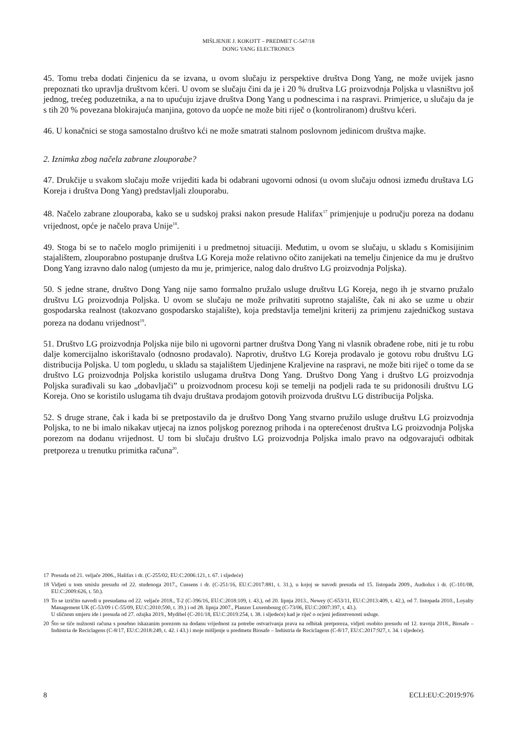MIŠLJENJE J. KOKOTT – PREDMET C-547/18
DONG YANG ELECTRONICS
45. Tomu treba dodati činjenicu da se izvana, u ovom slučaju iz perspektive društva Dong Yang, ne može uvijek jasno prepoznati tko upravlja društvom kćeri. U ovom se slučaju čini da je i 20 % društva LG proizvodnja Poljska u vlasništvu još jednog, trećeg poduzetnika, a na to upućuju izjave društva Dong Yang u podnescima i na raspravi. Primjerice, u slučaju da je s tih 20 % povezana blokirajuća manjina, gotovo da uopće ne može biti riječ o (kontroliranom) društvu kćeri.
46. U konačnici se stoga samostalno društvo kći ne može smatrati stalnom poslovnom jedinicom društva majke.
2. Iznimka zbog načela zabrane zlouporabe?
47. Drukčije u svakom slučaju može vrijediti kada bi odabrani ugovorni odnosi (u ovom slučaju odnosi između društava LG Koreja i društva Dong Yang) predstavljali zlouporabu.
48. Načelo zabrane zlouporaba, kako se u sudskoj praksi nakon presude Halifax<sup>17</sup> primjenjuje u području poreza na dodanu vrijednost, opće je načelo prava Unije<sup>18</sup>.
49. Stoga bi se to načelo moglo primijeniti i u predmetnoj situaciji. Međutim, u ovom se slučaju, u skladu s Komisijinim stajalištem, zlouporabno postupanje društva LG Koreja može relativno očito zanijekati na temelju činjenice da mu je društvo Dong Yang izravno dalo nalog (umjesto da mu je, primjerice, nalog dalo društvo LG proizvodnja Poljska).
50. S jedne strane, društvo Dong Yang nije samo formalno pružalo usluge društvu LG Koreja, nego ih je stvarno pružalo društvu LG proizvodnja Poljska. U ovom se slučaju ne može prihvatiti suprotno stajalište, čak ni ako se uzme u obzir gospodarska realnost (takozvano gospodarsko stajalište), koja predstavlja temeljni kriterij za primjenu zajedničkog sustava poreza na dodanu vrijednost<sup>19</sup>.
51. Društvo LG proizvodnja Poljska nije bilo ni ugovorni partner društva Dong Yang ni vlasnik obrađene robe, niti je tu robu dalje komercijalno iskorištavalo (odnosno prodavalo). Naprotiv, društvo LG Koreja prodavalo je gotovu robu društvu LG distribucija Poljska. U tom pogledu, u skladu sa stajalištem Ujedinjene Kraljevine na raspravi, ne može biti riječ o tome da se društvo LG proizvodnja Poljska koristilo uslugama društva Dong Yang. Društvo Dong Yang i društvo LG proizvodnja Poljska surađivali su kao „dobavljači” u proizvodnom procesu koji se temelji na podjeli rada te su pridonosili društvu LG Koreja. Ono se koristilo uslugama tih dvaju društava prodajom gotovih proizvoda društvu LG distribucija Poljska.
52. S druge strane, čak i kada bi se pretpostavilo da je društvo Dong Yang stvarno pružilo usluge društvu LG proizvodnja Poljska, to ne bi imalo nikakav utjecaj na iznos poljskog poreznog prihoda i na opterećenost društva LG proizvodnja Poljska porezom na dodanu vrijednost. U tom bi slučaju društvo LG proizvodnja Poljska imalo pravo na odgovarajući odbitak pretporeza u trenutku primitka računa<sup>20</sup>.
17 Presuda od 21. veljače 2006., Halifax i dr. (C-255/02, EU:C:2006:121, t. 67. i sljedeće)
18 Vidjeti u tom smislu presudu od 22. studenoga 2017., Cussens i dr. (C-251/16, EU:C:2017:881, t. 31.), u kojoj se navodi presuda od 15. listopada 2009., Audiolux i dr. (C-101/08, EU:C:2009:626, t. 50.).
19 To se izričito navodi u presudama od 22. veljače 2018., T-2 (C-396/16, EU:C:2018:109, t. 43.), od 20. lipnja 2013., Newey (C-653/11, EU:C:2013:409, t. 42.), od 7. listopada 2010., Loyalty Management UK (C-53/09 i C-55/09, EU:C:2010:590, t. 39.) i od 28. lipnja 2007., Planzer Luxembourg (C-73/06, EU:C:2007:397, t. 43.).
U sličnom smjeru ide i presuda od 27. ožujka 2019., Mydibel (C-201/18, EU:C:2019:254, t. 38. i sljedeće) kad je riječ o ocjeni jedinstvenosti usluge.
20 Što se tiče nužnosti računa s posebno iskazanim porezom na dodanu vrijednost za potrebe ostvarivanja prava na odbitak pretporeza, vidjeti osobito presudu od 12. travnja 2018., Biosafe – Indústria de Reciclagens (C-8/17, EU:C:2018:249, t. 42. i 43.) i moje mišljenje u predmetu Biosafe – Indústria de Reciclagens (C-8/17, EU:C:2017:927, t. 34. i sljedeće).
8 ECLI:EU:C:2019:976